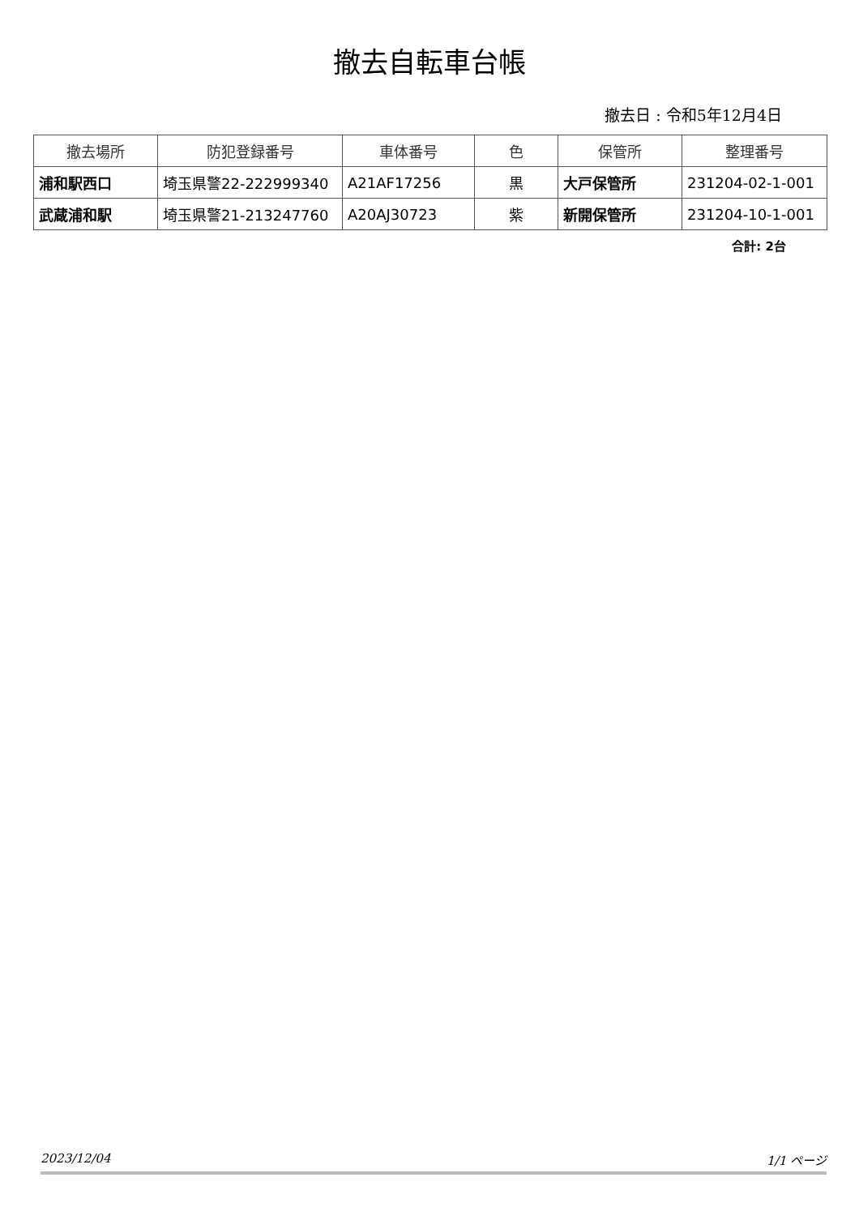撤去自転車台帳
撤去日 : 令和5年12月4日
| 撤去場所 | 防犯登録番号 | 車体番号 | 色 | 保管所 | 整理番号 |
| --- | --- | --- | --- | --- | --- |
| 浦和駅西口 | 埼玉県警22-222999340 | A21AF17256 | 黒 | 大戸保管所 | 231204-02-1-001 |
| 武蔵浦和駅 | 埼玉県警21-213247760 | A20AJ30723 | 紫 | 新開保管所 | 231204-10-1-001 |
合計: 2台
2023/12/04 1/1 ページ